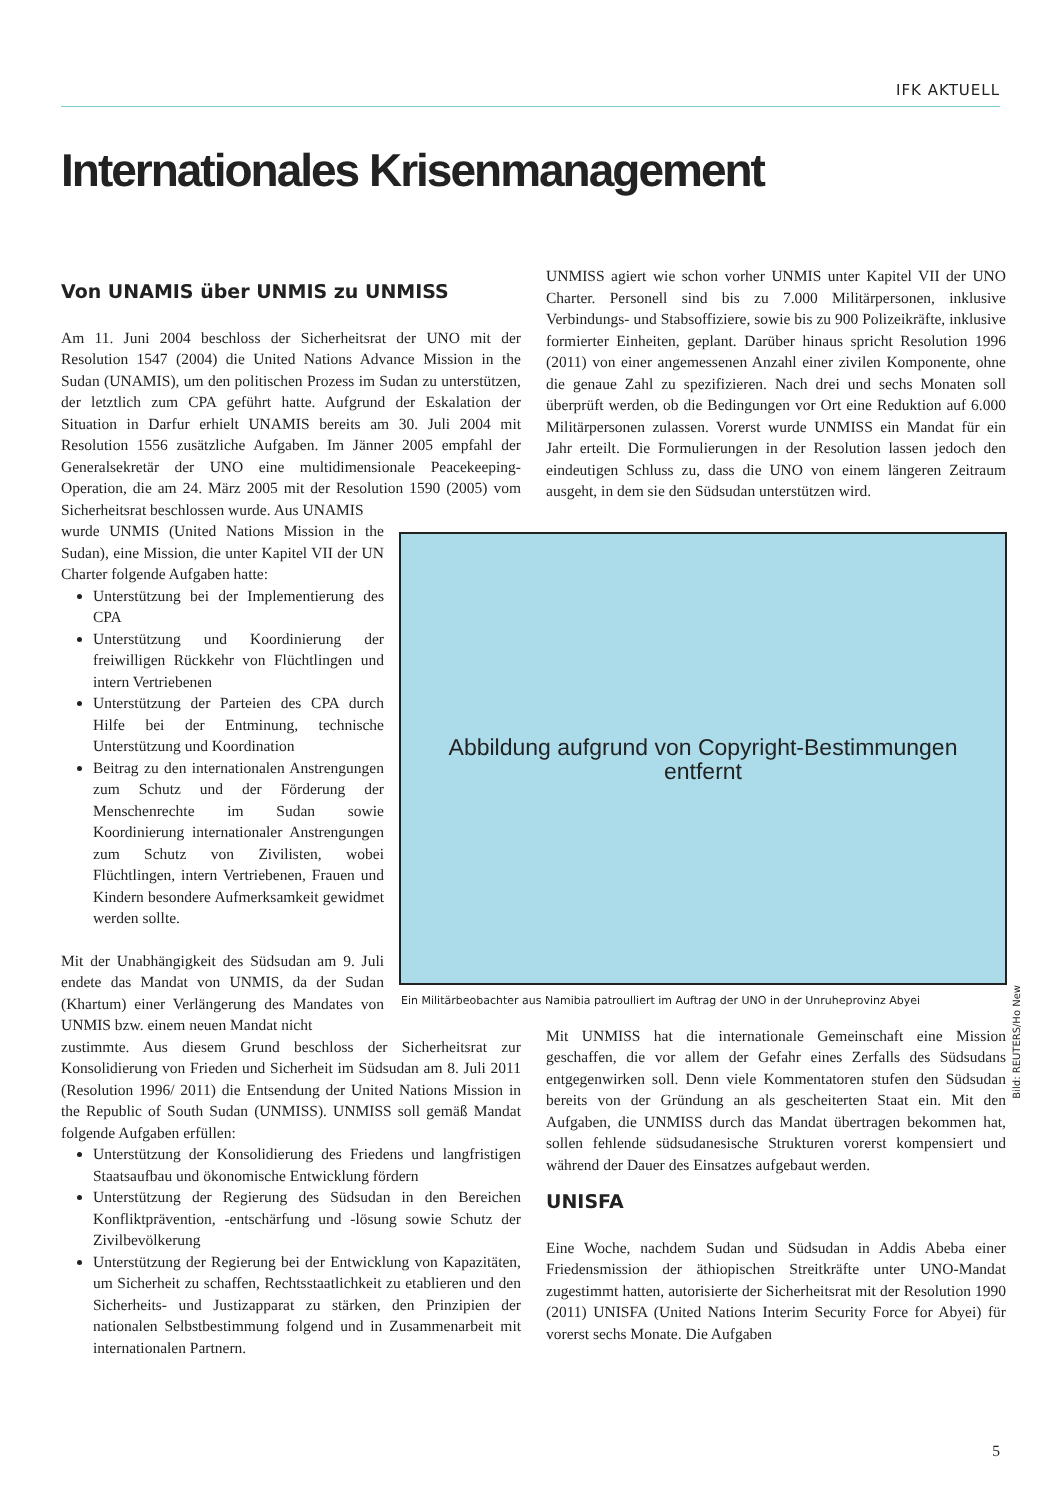IFK AKTUELL
Internationales Krisenmanagement
Von UNAMIS über UNMIS zu UNMISS
Am 11. Juni 2004 beschloss der Sicherheitsrat der UNO mit der Resolution 1547 (2004) die United Nations Advance Mission in the Sudan (UNAMIS), um den politischen Prozess im Sudan zu unterstützen, der letztlich zum CPA geführt hatte. Aufgrund der Eskalation der Situation in Darfur erhielt UNAMIS bereits am 30. Juli 2004 mit Resolution 1556 zusätzliche Aufgaben. Im Jänner 2005 empfahl der Generalsekretär der UNO eine multidimensionale Peacekeeping-Operation, die am 24. März 2005 mit der Resolution 1590 (2005) vom Sicherheitsrat beschlossen wurde. Aus UNAMIS
wurde UNMIS (United Nations Mission in the Sudan), eine Mission, die unter Kapitel VII der UN Charter folgende Aufgaben hatte:
Unterstützung bei der Implementierung des CPA
Unterstützung und Koordinierung der freiwilligen Rückkehr von Flüchtlingen und intern Vertriebenen
Unterstützung der Parteien des CPA durch Hilfe bei der Entminung, technische Unterstützung und Koordination
Beitrag zu den internationalen Anstrengungen zum Schutz und der Förderung der Menschenrechte im Sudan sowie Koordinierung internationaler Anstrengungen zum Schutz von Zivilisten, wobei Flüchtlingen, intern Vertriebenen, Frauen und Kindern besondere Aufmerksamkeit gewidmet werden sollte.
Mit der Unabhängigkeit des Südsudan am 9. Juli endete das Mandat von UNMIS, da der Sudan (Khartum) einer Verlängerung des Mandates von UNMIS bzw. einem neuen Mandat nicht
zustimmte. Aus diesem Grund beschloss der Sicherheitsrat zur Konsolidierung von Frieden und Sicherheit im Südsudan am 8. Juli 2011 (Resolution 1996/ 2011) die Entsendung der United Nations Mission in the Republic of South Sudan (UNMISS). UNMISS soll gemäß Mandat folgende Aufgaben erfüllen:
Unterstützung der Konsolidierung des Friedens und langfristigen Staatsaufbau und ökonomische Entwicklung fördern
Unterstützung der Regierung des Südsudan in den Bereichen Konfliktprävention, -entschärfung und -lösung sowie Schutz der Zivilbevölkerung
Unterstützung der Regierung bei der Entwicklung von Kapazitäten, um Sicherheit zu schaffen, Rechtsstaatlichkeit zu etablieren und den Sicherheits- und Justizapparat zu stärken, den Prinzipien der nationalen Selbstbestimmung folgend und in Zusammenarbeit mit internationalen Partnern.
UNMISS agiert wie schon vorher UNMIS unter Kapitel VII der UNO Charter. Personell sind bis zu 7.000 Militärpersonen, inklusive Verbindungs- und Stabsoffiziere, sowie bis zu 900 Polizeikräfte, inklusive formierter Einheiten, geplant. Darüber hinaus spricht Resolution 1996 (2011) von einer angemessenen Anzahl einer zivilen Komponente, ohne die genaue Zahl zu spezifizieren. Nach drei und sechs Monaten soll überprüft werden, ob die Bedingungen vor Ort eine Reduktion auf 6.000 Militärpersonen zulassen. Vorerst wurde UNMISS ein Mandat für ein Jahr erteilt. Die Formulierungen in der Resolution lassen jedoch den eindeutigen Schluss zu, dass die UNO von einem längeren Zeitraum ausgeht, in dem sie den Südsudan unterstützen wird.
Mit UNMISS hat die internationale Gemeinschaft eine Mission geschaffen, die vor allem der Gefahr eines Zerfalls des Südsudans entgegenwirken soll. Denn viele Kommentatoren stufen den Südsudan bereits von der Gründung an als gescheiterten Staat ein. Mit den Aufgaben, die UNMISS durch das Mandat übertragen bekommen hat, sollen fehlende südsudanesische Strukturen vorerst kompensiert und während der Dauer des Einsatzes aufgebaut werden.
UNISFA
Eine Woche, nachdem Sudan und Südsudan in Addis Abeba einer Friedensmission der äthiopischen Streitkräfte unter UNO-Mandat zugestimmt hatten, autorisierte der Sicherheitsrat mit der Resolution 1990 (2011) UNISFA (United Nations Interim Security Force for Abyei) für vorerst sechs Monate. Die Aufgaben
Abbildung aufgrund von Copyright-Bestimmungen
entfernt
Bild: REUTERS/Ho New
Ein Militärbeobachter aus Namibia patroulliert im Auftrag der UNO in der Unruheprovinz Abyei
5